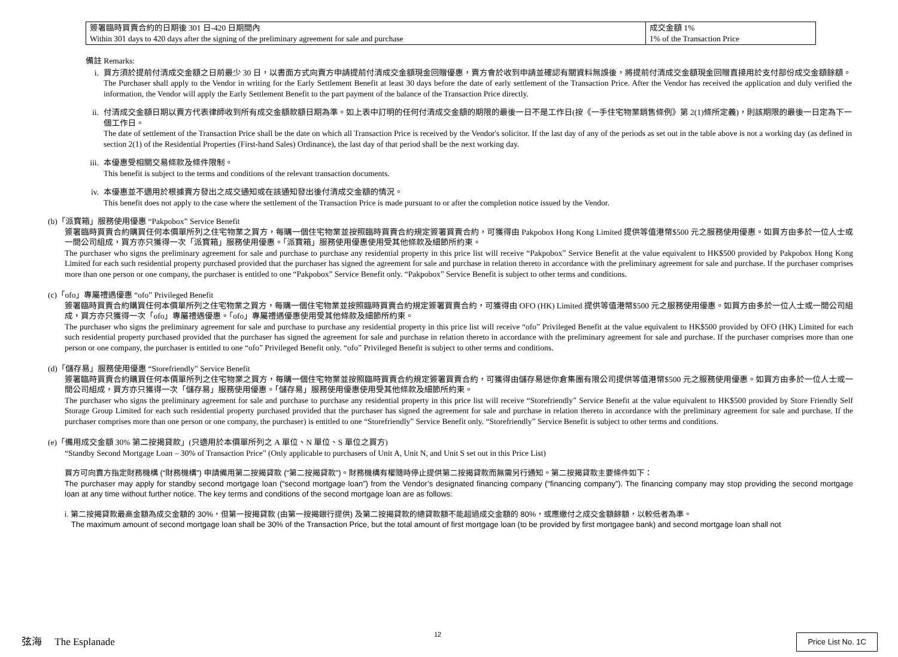| 簽署臨時買賣合約的日期後 301 日-420 日期間內 Within 301 days to 420 days after the signing of the preliminary agreement for sale and purchase | 成交金額 1% 1% of the Transaction Price |
備註 Remarks:
i. 買方須於提前付清成交金額之日前最少 30 日，以書面方式向賣方申請提前付清成交金額現金回贈優惠，賣方會於收到申請並確認有關資料無誤後，將提前付清成交金額現金回贈直接用於支付部份成交金額餘額。
The Purchaser shall apply to the Vendor in writing for the Early Settlement Benefit at least 30 days before the date of early settlement of the Transaction Price. After the Vendor has received the application and duly verified the information, the Vendor will apply the Early Settlement Benefit to the part payment of the balance of the Transaction Price directly.
ii.
付清成交金額日期以賣方代表律師收到所有成交金額款額日期為準。如上表中訂明的任何付清成交金額的期限的最後一日不是工作日(按《一手住宅物業銷售條例》第 2(1)條所定義)，則該期限的最後一日定為下一個工作日。
The date of settlement of the Transaction Price shall be the date on which all Transaction Price is received by the Vendor's solicitor. If the last day of any of the periods as set out in the table above is not a working day (as defined in section 2(1) of the Residential Properties (First-hand Sales) Ordinance), the last day of that period shall be the next working day.
iii.
本優惠受相關交易條款及條件限制。
This benefit is subject to the terms and conditions of the relevant transaction documents.
iv.
本優惠並不適用於根據賣方發出之成交通知或在該通知發出後付清成交金額的情況。
This benefit does not apply to the case where the settlement of the Transaction Price is made pursuant to or after the completion notice issued by the Vendor.
(b)「派寶箱」服務使用優惠 “Pakpobox” Service Benefit
簽署臨時買賣合約購買任何本價單所列之住宅物業之買方，每購一個住宅物業並按照臨時買賣合約規定簽署買賣合約，可獲得由 Pakpobox Hong Kong Limited 提供等值港幣$500 元之服務使用優惠。如買方由多於一位人士或一間公司組成，買方亦只獲得一次「派寶箱」服務使用優惠。「派寶箱」服務使用優惠使用受其他條款及細節所約束。
The purchaser who signs the preliminary agreement for sale and purchase to purchase any residential property in this price list will receive “Pakpobox” Service Benefit at the value equivalent to HK$500 provided by Pakpobox Hong Kong Limited for each such residential property purchased provided that the purchaser has signed the agreement for sale and purchase in relation thereto in accordance with the preliminary agreement for sale and purchase. If the purchaser comprises more than one person or one company, the purchaser is entitled to one “Pakpobox” Service Benefit only. “Pakpobox” Service Benefit is subject to other terms and conditions.
(c)「ofo」專屬禮遇優惠 “ofo” Privileged Benefit
簽署臨時買賣合約購買任何本價單所列之住宅物業之買方，每購一個住宅物業並按照臨時買賣合約規定簽署買賣合約，可獲得由 OFO (HK) Limited 提供等值港幣$500 元之服務使用優惠。如買方由多於一位人士或一間公司組成，買方亦只獲得一次「ofo」專屬禮遇優惠。「ofo」專屬禮遇優惠使用受其他條款及細節所約束。
The purchaser who signs the preliminary agreement for sale and purchase to purchase any residential property in this price list will receive “ofo” Privileged Benefit at the value equivalent to HK$500 provided by OFO (HK) Limited for each such residential property purchased provided that the purchaser has signed the agreement for sale and purchase in relation thereto in accordance with the preliminary agreement for sale and purchase. If the purchaser comprises more than one person or one company, the purchaser is entitled to one “ofo” Privileged Benefit only. “ofo” Privileged Benefit is subject to other terms and conditions.
(d)「儲存易」服務使用優惠 “Storefriendly” Service Benefit
簽署臨時買賣合約購買任何本價單所列之住宅物業之買方，每購一個住宅物業並按照臨時買賣合約規定簽署買賣合約，可獲得由儲存易迷你倉集團有限公司提供等值港幣$500 元之服務使用優惠。如買方由多於一位人士或一間公司組成，買方亦只獲得一次「儲存易」服務使用優惠。「儲存易」服務使用優惠使用受其他條款及細節所約束。
The purchaser who signs the preliminary agreement for sale and purchase to purchase any residential property in this price list will receive “Storefriendly” Service Benefit at the value equivalent to HK$500 provided by Store Friendly Self Storage Group Limited for each such residential property purchased provided that the purchaser has signed the agreement for sale and purchase in relation thereto in accordance with the preliminary agreement for sale and purchase. If the purchaser comprises more than one person or one company, the purchaser) is entitled to one “Storefriendly” Service Benefit only. “Storefriendly” Service Benefit is subject to other terms and conditions.
(e)「備用成交金額 30% 第二按揭貸款」(只適用於本價單所列之 A 單位、N 單位、S 單位之買方)
“Standby Second Mortgage Loan – 30% of Transaction Price” (Only applicable to purchasers of Unit A, Unit N, and Unit S set out in this Price List)
買方可向賣方指定財務機構 (“財務機構”) 申請備用第二按揭貸款 (“第二按揭貸款”)。財務機構有權隨時停止提供第二按揭貸款而無需另行通知。第二按揭貸款主要條件如下：
The purchaser may apply for standby second mortgage loan (“second mortgage loan”) from the Vendor’s designated financing company (“financing company”). The financing company may stop providing the second mortgage loan at any time without further notice. The key terms and conditions of the second mortgage loan are as follows:
i. 第二按揭貸款最高金額為成交金額的 30%，但第一按揭貸款 (由第一按揭銀行提供) 及第二按揭貸款的總貸款額不能超過成交金額的 80%，或應繳付之成交金額餘額，以較低者為準。
The maximum amount of second mortgage loan shall be 30% of the Transaction Price, but the total amount of first mortgage loan (to be provided by first mortgagee bank) and second mortgage loan shall not
12
弦海 The Esplanade
Price List No. 1C